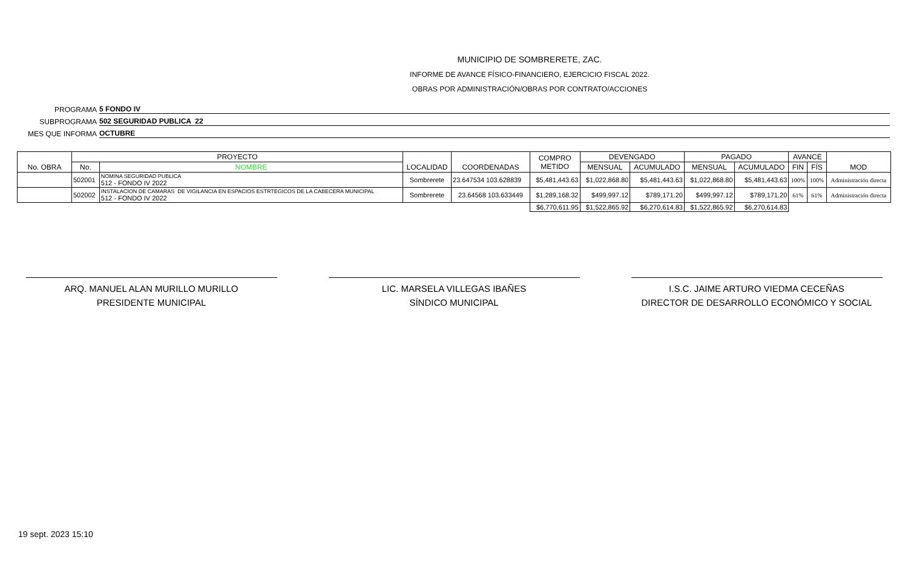MUNICIPIO DE SOMBRERETE, ZAC.
INFORME DE AVANCE FÍSICO-FINANCIERO, EJERCICIO FISCAL 2022.
OBRAS POR ADMINISTRACIÓN/OBRAS POR CONTRATO/ACCIONES
PROGRAMA 5 FONDO IV
SUBPROGRAMA 502 SEGURIDAD PUBLICA 22
MES QUE INFORMA OCTUBRE
| No. OBRA | PROYECTO | | LOCALIDAD | COORDENADAS | COMPRO METIDO | DEVENGADO | | PAGADO | | AVANCE | | MOD |
| --- | --- | --- | --- | --- | --- | --- | --- | --- | --- | --- | --- | --- |
| | No. | NOMBRE | | | | MENSUAL | ACUMULADO | MENSUAL | ACUMULADO | FIN | FÍS | |
| | 502001 | NOMINA SEGURIDAD PUBLICA 512 - FONDO IV 2022 | Sombrerete | 23.647534 103.628839 | $5,481,443.63 | $1,022,868.80 | $5,481,443.63 | $1,022,868.80 | $5,481,443.63 | 100% | 100% | Administración directa |
| | 502002 | INSTALACION DE CAMARAS DE VIGILANCIA EN ESPACIOS ESTRTEGICOS DE LA CABECERA MUNICIPAL 512 - FONDO IV 2022 | Sombrerete | 23.64568 103.633449 | $1,289,168.32 | $499,997.12 | $789,171.20 | $499,997.12 | $789,171.20 | 61% | 61% | Administración directa |
| | | | | | $6,770,611.95 | $1,522,865.92 | $6,270,614.83 | $1,522,865.92 | $6,270,614.83 | | | |
ARQ. MANUEL ALAN MURILLO MURILLO
PRESIDENTE MUNICIPAL
LIC. MARSELA VILLEGAS IBAÑES
SÍNDICO MUNICIPAL
I.S.C. JAIME ARTURO VIEDMA CECEÑAS
DIRECTOR DE DESARROLLO ECONÓMICO Y SOCIAL
19 sept. 2023 15:10